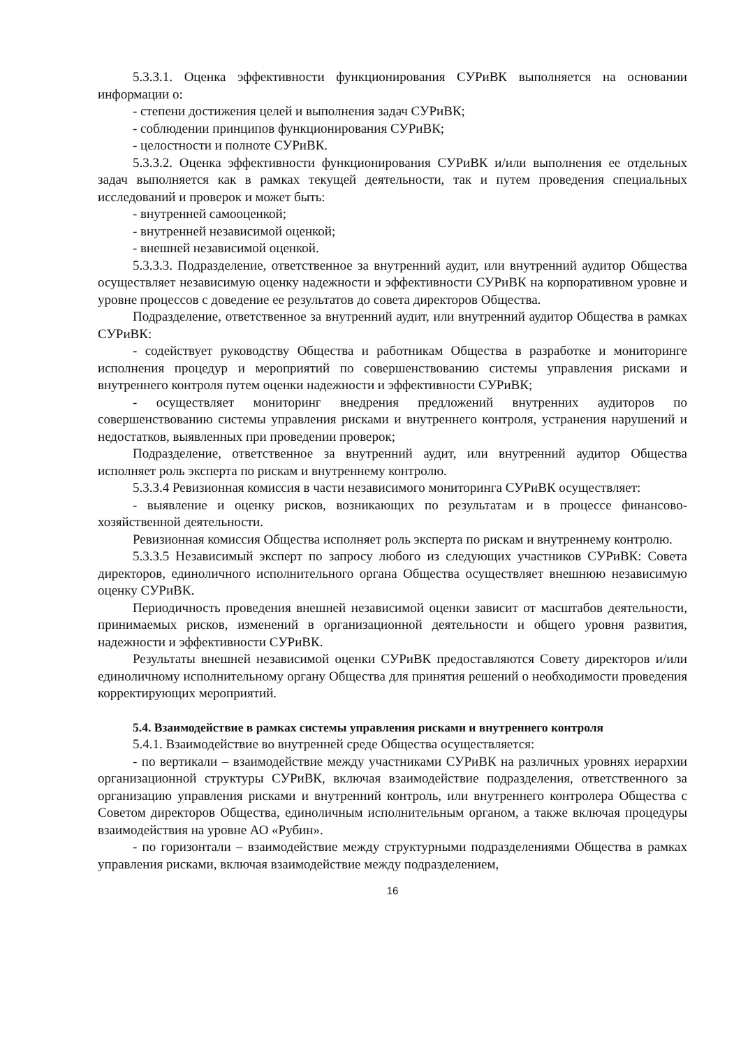5.3.3.1. Оценка эффективности функционирования СУРиВК выполняется на основании информации о:
- степени достижения целей и выполнения задач СУРиВК;
- соблюдении принципов функционирования СУРиВК;
- целостности и полноте СУРиВК.
5.3.3.2. Оценка эффективности функционирования СУРиВК и/или выполнения ее отдельных задач выполняется как в рамках текущей деятельности, так и путем проведения специальных исследований и проверок и может быть:
- внутренней самооценкой;
- внутренней независимой оценкой;
- внешней независимой оценкой.
5.3.3.3. Подразделение, ответственное за внутренний аудит, или внутренний аудитор Общества осуществляет независимую оценку надежности и эффективности СУРиВК на корпоративном уровне и уровне процессов с доведение ее результатов до совета директоров Общества.
Подразделение, ответственное за внутренний аудит, или внутренний аудитор Общества в рамках СУРиВК:
- содействует руководству Общества и работникам Общества в разработке и мониторинге исполнения процедур и мероприятий по совершенствованию системы управления рисками и внутреннего контроля путем оценки надежности и эффективности СУРиВК;
- осуществляет мониторинг внедрения предложений внутренних аудиторов по совершенствованию системы управления рисками и внутреннего контроля, устранения нарушений и недостатков, выявленных при проведении проверок;
Подразделение, ответственное за внутренний аудит, или внутренний аудитор Общества исполняет роль эксперта по рискам и внутреннему контролю.
5.3.3.4 Ревизионная комиссия в части независимого мониторинга СУРиВК осуществляет:
- выявление и оценку рисков, возникающих по результатам и в процессе финансово-хозяйственной деятельности.
Ревизионная комиссия Общества исполняет роль эксперта по рискам и внутреннему контролю.
5.3.3.5 Независимый эксперт по запросу любого из следующих участников СУРиВК: Совета директоров, единоличного исполнительного органа Общества осуществляет внешнюю независимую оценку СУРиВК.
Периодичность проведения внешней независимой оценки зависит от масштабов деятельности, принимаемых рисков, изменений в организационной деятельности и общего уровня развития, надежности и эффективности СУРиВК.
Результаты внешней независимой оценки СУРиВК предоставляются Совету директоров и/или единоличному исполнительному органу Общества для принятия решений о необходимости проведения корректирующих мероприятий.
5.4. Взаимодействие в рамках системы управления рисками и внутреннего контроля
5.4.1. Взаимодействие во внутренней среде Общества осуществляется:
- по вертикали – взаимодействие между участниками СУРиВК на различных уровнях иерархии организационной структуры СУРиВК, включая взаимодействие подразделения, ответственного за организацию управления рисками и внутренний контроль, или внутреннего контролера Общества с Советом директоров Общества, единоличным исполнительным органом, а также включая процедуры взаимодействия на уровне АО «Рубин».
- по горизонтали – взаимодействие между структурными подразделениями Общества в рамках управления рисками, включая взаимодействие между подразделением,
16